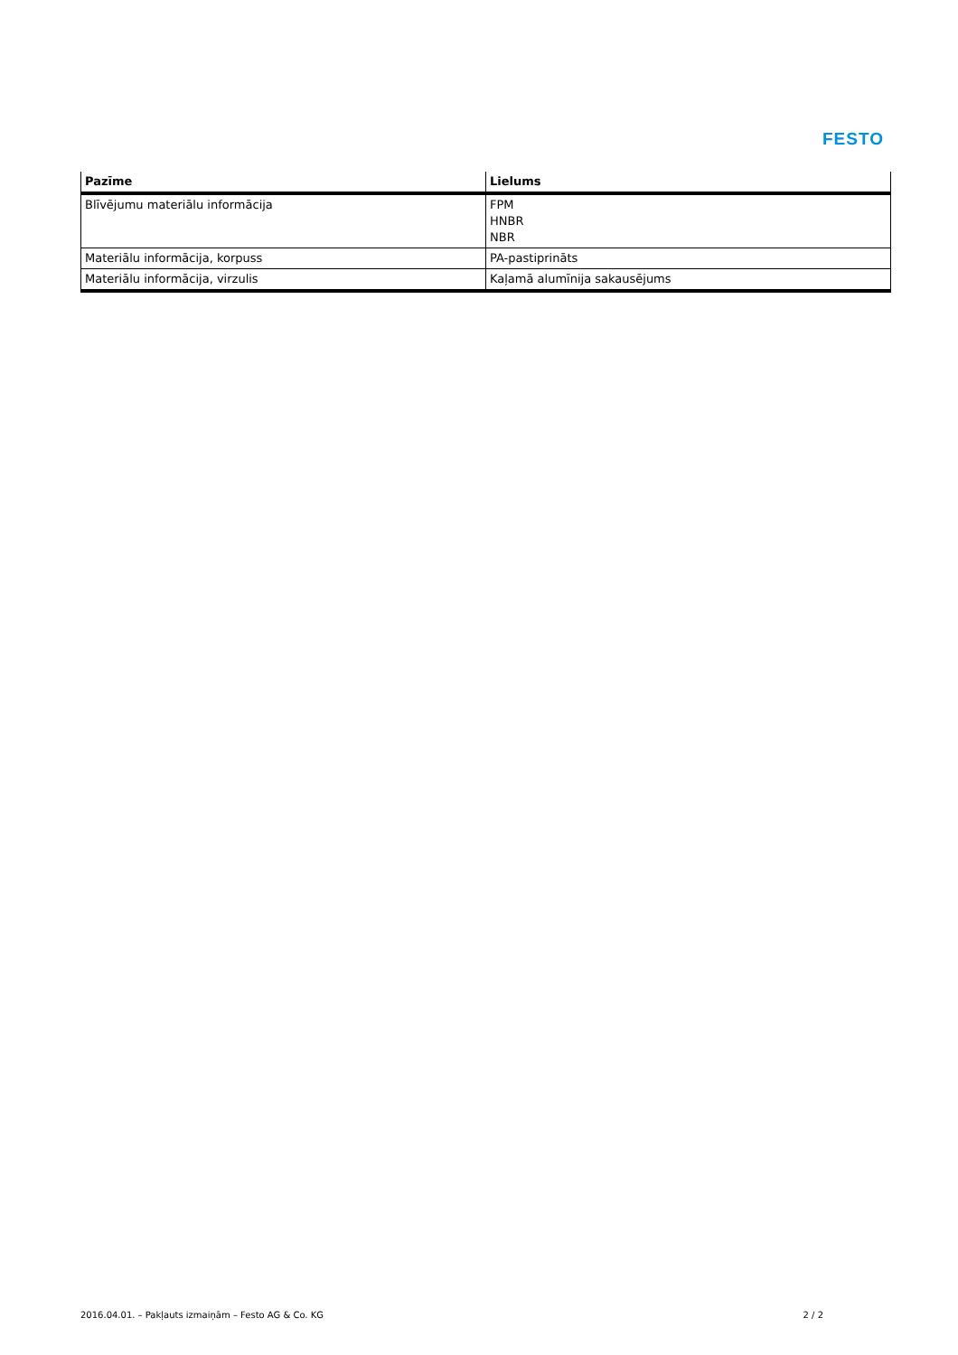FESTO
| Pazīme | Lielums |
| --- | --- |
| Blīvējumu materiālu informācija | FPM HNBR NBR |
| Materiālu informācija, korpuss | PA-pastiprināts |
| Materiālu informācija, virzulis | Kaļamā alumīnija sakausējums |
2016.04.01. – Pakļauts izmaiņām – Festo AG & Co. KG 2 / 2